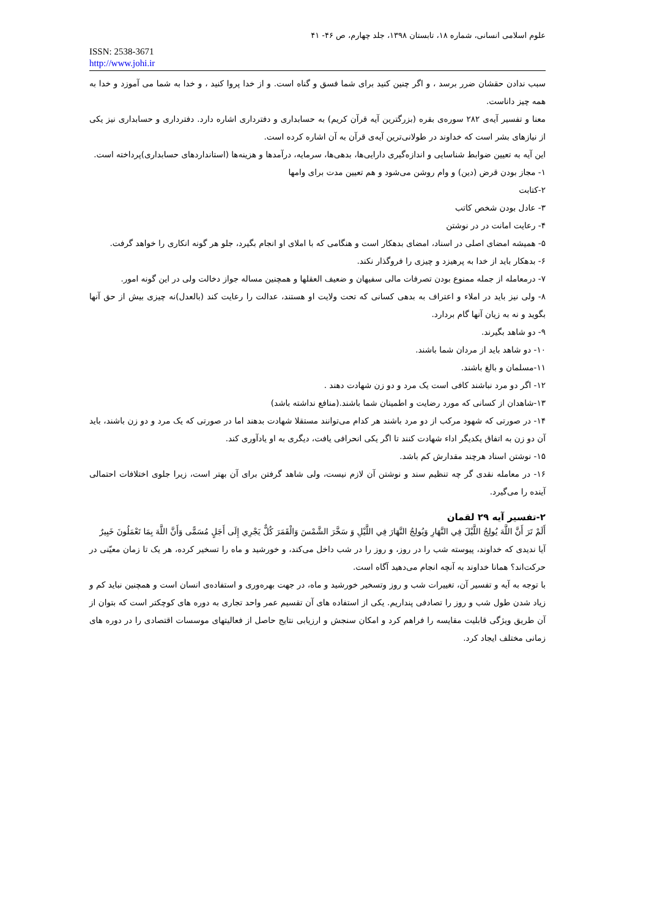علوم اسلامی انسانی، شماره ۱۸، تابستان ۱۳۹۸، جلد چهارم، ص ۴۶- ۴۱
ISSN: 2538-3671
http://www.johi.ir
سبب ندادن حقشان ضرر برسد ، و اگر چنین کنید برای شما فسق و گناه است. و از خدا پروا کنید ، و خدا به شما می آموزد و خدا به همه چیز داناست.
معنا و تفسیر آیه‌ی ۲۸۲ سوره‌ی بقره (بزرگترین آیه قرآن کریم) به حسابداری و دفترداری اشاره دارد. دفترداری و حسابداری نیز یکی از نیازهای بشر است که خداوند در طولانی‌ترین آیه‌ی قرآن به آن اشاره کرده است.
این آیه به تعیین ضوابط شناسایی و اندازه‌گیری دارایی‌ها، بدهی‌ها، سرمایه، درآمدها و هزینه‌ها (استانداردهای حسابداری)پرداخته است.
۱- مجاز بودن قرض (دین) و وام روشن می‌شود و هم تعیین مدت برای وامها
۲-کتابت
۳- عادل بودن شخص کاتب
۴- رعایت امانت در در نوشتن
۵- همیشه امضای اصلی در اسناد، امضای بدهکار است و هنگامی که با املای او انجام بگیرد، جلو هر گونه انکاری را خواهد گرفت.
۶- بدهکار باید از خدا به پرهیزد و چیزی را فروگذار نکند.
۷- درمعامله از جمله ممنوع بودن تصرفات مالی سفیهان و ضعیف العقلها و همچنین مساله جواز دخالت ولی در این گونه امور.
۸- ولی نیز باید در املاء و اعتراف به بدهی کسانی که تحت ولایت او هستند، عدالت را رعایت کند (بالعدل)نه چیزی بیش از حق آنها بگوید و نه به زیان آنها گام بردارد.
۹- دو شاهد بگیرند.
۱۰- دو شاهد باید از مردان شما باشند.
۱۱-مسلمان و بالغ باشند.
۱۲- اگر دو مرد نباشند کافی است یک مرد و دو زن شهادت دهند .
۱۳-شاهدان از کسانی که مورد رضایت و اطمینان شما باشند.(منافع نداشته باشد)
۱۴- در صورتی که شهود مرکب از دو مرد باشند هر کدام می‌توانند مستقلا شهادت بدهند اما در صورتی که یک مرد و دو زن باشند، باید آن دو زن به اتفاق یکدیگر اداء شهادت کنند تا اگر یکی انحرافی یافت، دیگری به او یادآوری کند.
۱۵- نوشتن اسناد هرچند مقدارش کم باشد.
۱۶- در معامله نقدی گر چه تنظیم سند و نوشتن آن لازم نیست، ولی شاهد گرفتن برای آن بهتر است، زیرا جلوی اختلافات احتمالی آینده را می‌گیرد.
۲-تفسیر آیه ۲۹ لقمان
أَلَمْ تَرَ أَنَّ اللَّهَ يُولِجُ اللَّيْلَ فِي النَّهَارِ وَيُولِجُ النَّهَارَ فِي اللَّيْلِ وَ سَخَّرَ الشَّمْسَ وَالْقَمَرَ كُلٌّ يَجْرِي إِلَى أَجَلٍ مُسَمًّى وَأَنَّ اللَّهَ بِمَا تَعْمَلُونَ خَبِيرٌ
آیا ندیدی که خداوند، پیوسته شب را در روز، و روز را در شب داخل می‌کند، و خورشید و ماه را تسخیر کرده، هر یک تا زمان معیّنی در حرکت‌اند؟ همانا خداوند به آنچه انجام می‌دهید آگاه است.
با توجه به آیه و تفسیر آن، تغییرات شب و روز وتسخیر خورشید و ماه، در جهت بهره‌وری و استفاده‌ی انسان است و همچنین نباید کم و زیاد شدن طول شب و روز را تصادفی پنداریم. یکی از استفاده های آن تقسیم عمر واحد تجاری به دوره های کوچکتر است که بتوان از آن طریق ویژگی قابلیت مقایسه را فراهم کرد و امکان سنجش و ارزیابی نتایج حاصل از فعالیتهای موسسات اقتصادی را در دوره های زمانی مختلف ایجاد کرد.